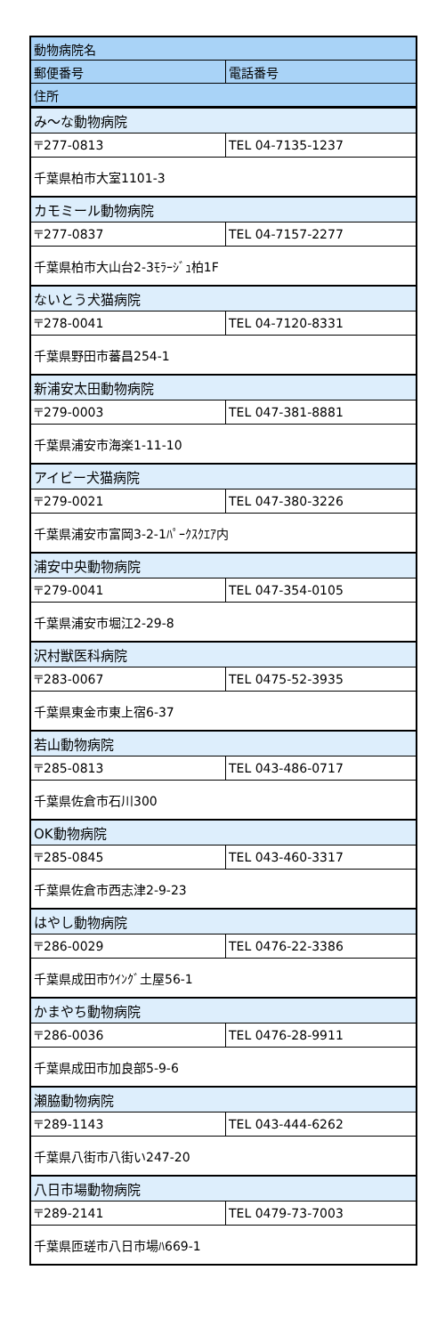| 動物病院名 | |
| --- | --- |
| 郵便番号 | 電話番号 |
| 住所 | |
| み～な動物病院 | |
| 〒277-0813 | TEL 04-7135-1237 |
| 千葉県柏市大室1101-3 | |
| カモミール動物病院 | |
| 〒277-0837 | TEL 04-7157-2277 |
| 千葉県柏市大山台2-3ﾓﾗｰｼﾞｭ柏1F | |
| ないとう犬猫病院 | |
| 〒278-0041 | TEL 04-7120-8331 |
| 千葉県野田市蕃昌254-1 | |
| 新浦安太田動物病院 | |
| 〒279-0003 | TEL 047-381-8881 |
| 千葉県浦安市海楽1-11-10 | |
| アイビー犬猫病院 | |
| 〒279-0021 | TEL 047-380-3226 |
| 千葉県浦安市富岡3-2-1ﾊﾟｰｸｽｸｴｱ内 | |
| 浦安中央動物病院 | |
| 〒279-0041 | TEL 047-354-0105 |
| 千葉県浦安市堀江2-29-8 | |
| 沢村獣医科病院 | |
| 〒283-0067 | TEL 0475-52-3935 |
| 千葉県東金市東上宿6-37 | |
| 若山動物病院 | |
| 〒285-0813 | TEL 043-486-0717 |
| 千葉県佐倉市石川300 | |
| OK動物病院 | |
| 〒285-0845 | TEL 043-460-3317 |
| 千葉県佐倉市西志津2-9-23 | |
| はやし動物病院 | |
| 〒286-0029 | TEL 0476-22-3386 |
| 千葉県成田市ｳｲﾝｸﾞ土屋56-1 | |
| かまやち動物病院 | |
| 〒286-0036 | TEL 0476-28-9911 |
| 千葉県成田市加良部5-9-6 | |
| 瀬脇動物病院 | |
| 〒289-1143 | TEL 043-444-6262 |
| 千葉県八街市八街い247-20 | |
| 八日市場動物病院 | |
| 〒289-2141 | TEL 0479-73-7003 |
| 千葉県匝瑳市八日市場ﾊ669-1 | |